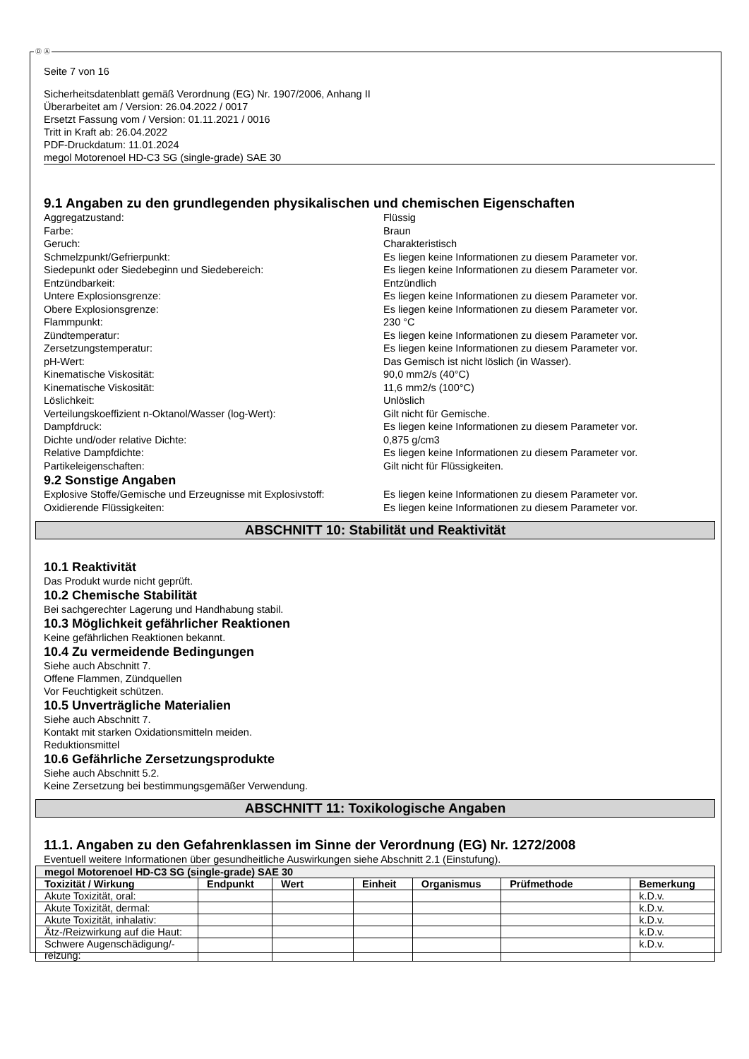Ⓓ Ⓐ
Seite 7 von 16
Sicherheitsdatenblatt gemäß Verordnung (EG) Nr. 1907/2006, Anhang II
Überarbeitet am / Version: 26.04.2022 / 0017
Ersetzt Fassung vom / Version: 01.11.2021 / 0016
Tritt in Kraft ab: 26.04.2022
PDF-Druckdatum: 11.01.2024
megol Motorenoel HD-C3 SG (single-grade) SAE 30
9.1 Angaben zu den grundlegenden physikalischen und chemischen Eigenschaften
Aggregatzustand: Flüssig
Farbe: Braun
Geruch: Charakteristisch
Schmelzpunkt/Gefrierpunkt: Es liegen keine Informationen zu diesem Parameter vor.
Siedepunkt oder Siedebeginn und Siedebereich: Es liegen keine Informationen zu diesem Parameter vor.
Entzündbarkeit: Entzündlich
Untere Explosionsgrenze: Es liegen keine Informationen zu diesem Parameter vor.
Obere Explosionsgrenze: Es liegen keine Informationen zu diesem Parameter vor.
Flammpunkt: 230 °C
Zündtemperatur: Es liegen keine Informationen zu diesem Parameter vor.
Zersetzungstemperatur: Es liegen keine Informationen zu diesem Parameter vor.
pH-Wert: Das Gemisch ist nicht löslich (in Wasser).
Kinematische Viskosität: 90,0 mm2/s (40°C)
Kinematische Viskosität: 11,6 mm2/s (100°C)
Löslichkeit: Unlöslich
Verteilungskoeffizient n-Oktanol/Wasser (log-Wert): Gilt nicht für Gemische.
Dampfdruck: Es liegen keine Informationen zu diesem Parameter vor.
Dichte und/oder relative Dichte: 0,875 g/cm3
Relative Dampfdichte: Es liegen keine Informationen zu diesem Parameter vor.
Partikeleigenschaften: Gilt nicht für Flüssigkeiten.
9.2 Sonstige Angaben
Explosive Stoffe/Gemische und Erzeugnisse mit Explosivstoff: Es liegen keine Informationen zu diesem Parameter vor.
Oxidierende Flüssigkeiten: Es liegen keine Informationen zu diesem Parameter vor.
ABSCHNITT 10: Stabilität und Reaktivität
10.1 Reaktivität
Das Produkt wurde nicht geprüft.
10.2 Chemische Stabilität
Bei sachgerechter Lagerung und Handhabung stabil.
10.3 Möglichkeit gefährlicher Reaktionen
Keine gefährlichen Reaktionen bekannt.
10.4 Zu vermeidende Bedingungen
Siehe auch Abschnitt 7.
Offene Flammen, Zündquellen
Vor Feuchtigkeit schützen.
10.5 Unverträgliche Materialien
Siehe auch Abschnitt 7.
Kontakt mit starken Oxidationsmitteln meiden.
Reduktionsmittel
10.6 Gefährliche Zersetzungsprodukte
Siehe auch Abschnitt 5.2.
Keine Zersetzung bei bestimmungsgemäßer Verwendung.
ABSCHNITT 11: Toxikologische Angaben
11.1. Angaben zu den Gefahrenklassen im Sinne der Verordnung (EG) Nr. 1272/2008
Eventuell weitere Informationen über gesundheitliche Auswirkungen siehe Abschnitt 2.1 (Einstufung).
| megol Motorenoel HD-C3 SG (single-grade) SAE 30 | | | | | | |
| --- | --- | --- | --- | --- | --- | --- |
| Toxizität / Wirkung | Endpunkt | Wert | Einheit | Organismus | Prüfmethode | Bemerkung |
| Akute Toxizität, oral: | | | | | | k.D.v. |
| Akute Toxizität, dermal: | | | | | | k.D.v. |
| Akute Toxizität, inhalativ: | | | | | | k.D.v. |
| Ätz-/Reizwirkung auf die Haut: | | | | | | k.D.v. |
| Schwere Augenschädigung/-reizung: | | | | | | k.D.v. |